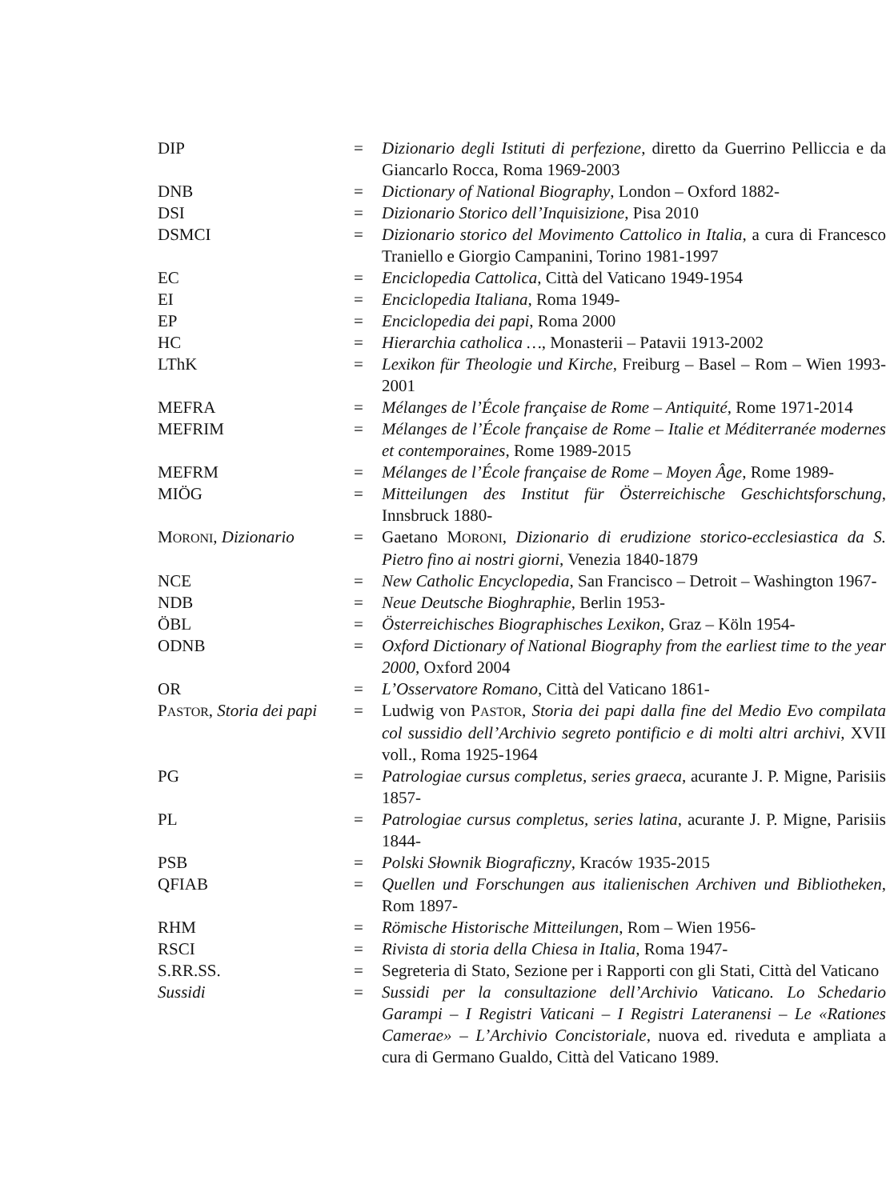| DIP | = | Dizionario degli Istituti di perfezione , diretto da Guerrino Pelliccia e da Giancarlo Rocca, Roma 1969-2003 |
| DNB | = | Dictionary of National Biography , London – Oxford 1882- |
| DSI | = | Dizionario Storico dell’Inquisizione , Pisa 2010 |
| DSMCI | = | Dizionario storico del Movimento Cattolico in Italia , a cura di Francesco Traniello e Giorgio Campanini, Torino 1981-1997 |
| EC | = | Enciclopedia Cattolica , Città del Vaticano 1949-1954 |
| EI | = | Enciclopedia Italiana , Roma 1949- |
| EP | = | Enciclopedia dei papi , Roma 2000 |
| HC | = | Hierarchia catholica … , Monasterii – Patavii 1913-2002 |
| LThK | = | Lexikon für Theologie und Kirche , Freiburg – Basel – Rom – Wien 1993-2001 |
| MEFRA | = | Mélanges de l’École française de Rome – Antiquité , Rome 1971-2014 |
| MEFRIM | = | Mélanges de l’École française de Rome – Italie et Méditerranée modernes et contemporaines , Rome 1989-2015 |
| MEFRM | = | Mélanges de l’École française de Rome – Moyen Âge , Rome 1989- |
| MIÖG | = | Mitteilungen des Institut für Österreichische Geschichtsforschung , Innsbruck 1880- |
| M ORONI , Dizionario | = | Gaetano M ORONI , Dizionario di erudizione storico-ecclesiastica da S. Pietro fino ai nostri giorni , Venezia 1840-1879 |
| NCE | = | New Catholic Encyclopedia , San Francisco – Detroit – Washington 1967- |
| NDB | = | Neue Deutsche Bioghraphie , Berlin 1953- |
| ÖBL | = | Österreichisches Biographisches Lexikon , Graz – Köln 1954- |
| ODNB | = | Oxford Dictionary of National Biography from the earliest time to the year 2000 , Oxford 2004 |
| OR | = | L’Osservatore Romano , Città del Vaticano 1861- |
| P ASTOR , Storia dei papi | = | Ludwig von P ASTOR , Storia dei papi dalla fine del Medio Evo compilata col sussidio dell’Archivio segreto pontificio e di molti altri archivi , XVII voll., Roma 1925-1964 |
| PG | = | Patrologiae cursus completus, series graeca , acurante J. P. Migne, Parisiis 1857- |
| PL | = | Patrologiae cursus completus, series latina , acurante J. P. Migne, Parisiis 1844- |
| PSB | = | Polski Słownik Biograficzny , Kraców 1935-2015 |
| QFIAB | = | Quellen und Forschungen aus italienischen Archiven und Bibliotheken , Rom 1897- |
| RHM | = | Römische Historische Mitteilungen , Rom – Wien 1956- |
| RSCI | = | Rivista di storia della Chiesa in Italia , Roma 1947- |
| S.RR.SS. | = | Segreteria di Stato, Sezione per i Rapporti con gli Stati, Città del Vaticano |
| Sussidi | = | Sussidi per la consultazione dell’Archivio Vaticano. Lo Schedario Garampi – I Registri Vaticani – I Registri Lateranensi – Le «Rationes Camerae» – L’Archivio Concistoriale , nuova ed. riveduta e ampliata a cura di Germano Gualdo, Città del Vaticano 1989. |